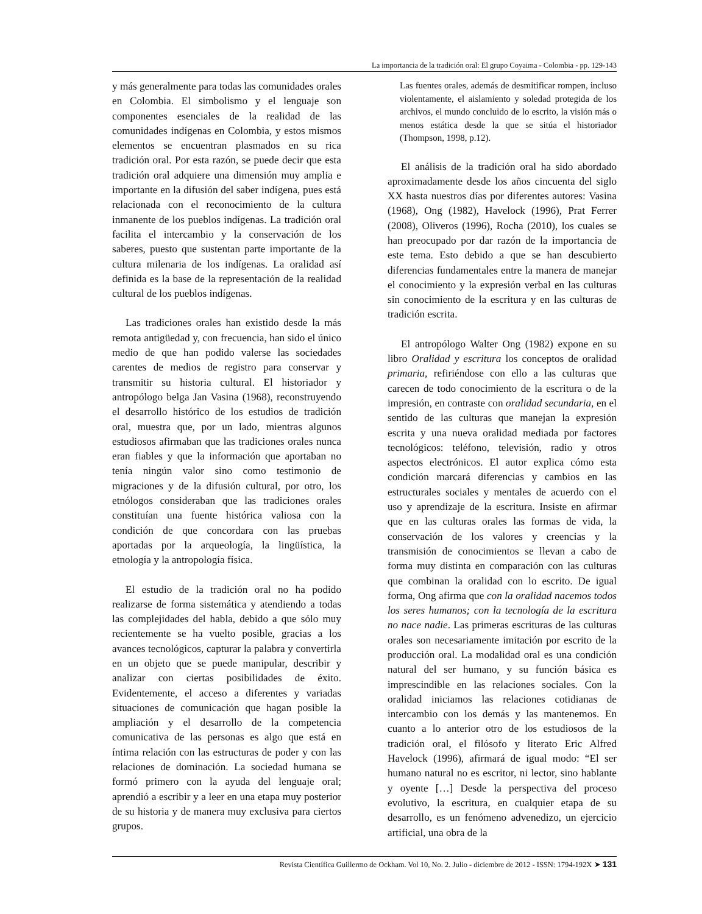La importancia de la tradición oral: El grupo Coyaima - Colombia - pp. 129-143
y más generalmente para todas las comunidades orales en Colombia. El simbolismo y el lenguaje son componentes esenciales de la realidad de las comunidades indígenas en Colombia, y estos mismos elementos se encuentran plasmados en su rica tradición oral. Por esta razón, se puede decir que esta tradición oral adquiere una dimensión muy amplia e importante en la difusión del saber indígena, pues está relacionada con el reconocimiento de la cultura inmanente de los pueblos indígenas. La tradición oral facilita el intercambio y la conservación de los saberes, puesto que sustentan parte importante de la cultura milenaria de los indígenas. La oralidad así definida es la base de la representación de la realidad cultural de los pueblos indígenas.
Las tradiciones orales han existido desde la más remota antigüedad y, con frecuencia, han sido el único medio de que han podido valerse las sociedades carentes de medios de registro para conservar y transmitir su historia cultural. El historiador y antropólogo belga Jan Vasina (1968), reconstruyendo el desarrollo histórico de los estudios de tradición oral, muestra que, por un lado, mientras algunos estudiosos afirmaban que las tradiciones orales nunca eran fiables y que la información que aportaban no tenía ningún valor sino como testimonio de migraciones y de la difusión cultural, por otro, los etnólogos consideraban que las tradiciones orales constituían una fuente histórica valiosa con la condición de que concordara con las pruebas aportadas por la arqueología, la lingüística, la etnología y la antropología física.
El estudio de la tradición oral no ha podido realizarse de forma sistemática y atendiendo a todas las complejidades del habla, debido a que sólo muy recientemente se ha vuelto posible, gracias a los avances tecnológicos, capturar la palabra y convertirla en un objeto que se puede manipular, describir y analizar con ciertas posibilidades de éxito. Evidentemente, el acceso a diferentes y variadas situaciones de comunicación que hagan posible la ampliación y el desarrollo de la competencia comunicativa de las personas es algo que está en íntima relación con las estructuras de poder y con las relaciones de dominación. La sociedad humana se formó primero con la ayuda del lenguaje oral; aprendió a escribir y a leer en una etapa muy posterior de su historia y de manera muy exclusiva para ciertos grupos.
Las fuentes orales, además de desmitificar rompen, incluso violentamente, el aislamiento y soledad protegida de los archivos, el mundo concluido de lo escrito, la visión más o menos estática desde la que se sitúa el historiador (Thompson, 1998, p.12).
El análisis de la tradición oral ha sido abordado aproximadamente desde los años cincuenta del siglo XX hasta nuestros días por diferentes autores: Vasina (1968), Ong (1982), Havelock (1996), Prat Ferrer (2008), Oliveros (1996), Rocha (2010), los cuales se han preocupado por dar razón de la importancia de este tema. Esto debido a que se han descubierto diferencias fundamentales entre la manera de manejar el conocimiento y la expresión verbal en las culturas sin conocimiento de la escritura y en las culturas de tradición escrita.
El antropólogo Walter Ong (1982) expone en su libro Oralidad y escritura los conceptos de oralidad primaria, refiriéndose con ello a las culturas que carecen de todo conocimiento de la escritura o de la impresión, en contraste con oralidad secundaria, en el sentido de las culturas que manejan la expresión escrita y una nueva oralidad mediada por factores tecnológicos: teléfono, televisión, radio y otros aspectos electrónicos. El autor explica cómo esta condición marcará diferencias y cambios en las estructurales sociales y mentales de acuerdo con el uso y aprendizaje de la escritura. Insiste en afirmar que en las culturas orales las formas de vida, la conservación de los valores y creencias y la transmisión de conocimientos se llevan a cabo de forma muy distinta en comparación con las culturas que combinan la oralidad con lo escrito. De igual forma, Ong afirma que con la oralidad nacemos todos los seres humanos; con la tecnología de la escritura no nace nadie. Las primeras escrituras de las culturas orales son necesariamente imitación por escrito de la producción oral. La modalidad oral es una condición natural del ser humano, y su función básica es imprescindible en las relaciones sociales. Con la oralidad iniciamos las relaciones cotidianas de intercambio con los demás y las mantenemos. En cuanto a lo anterior otro de los estudiosos de la tradición oral, el filósofo y literato Eric Alfred Havelock (1996), afirmará de igual modo: “El ser humano natural no es escritor, ni lector, sino hablante y oyente […] Desde la perspectiva del proceso evolutivo, la escritura, en cualquier etapa de su desarrollo, es un fenómeno advenedizo, un ejercicio artificial, una obra de la
Revista Científica Guillermo de Ockham. Vol 10, No. 2. Julio - diciembre de 2012 - ISSN: 1794-192X ➤ 131